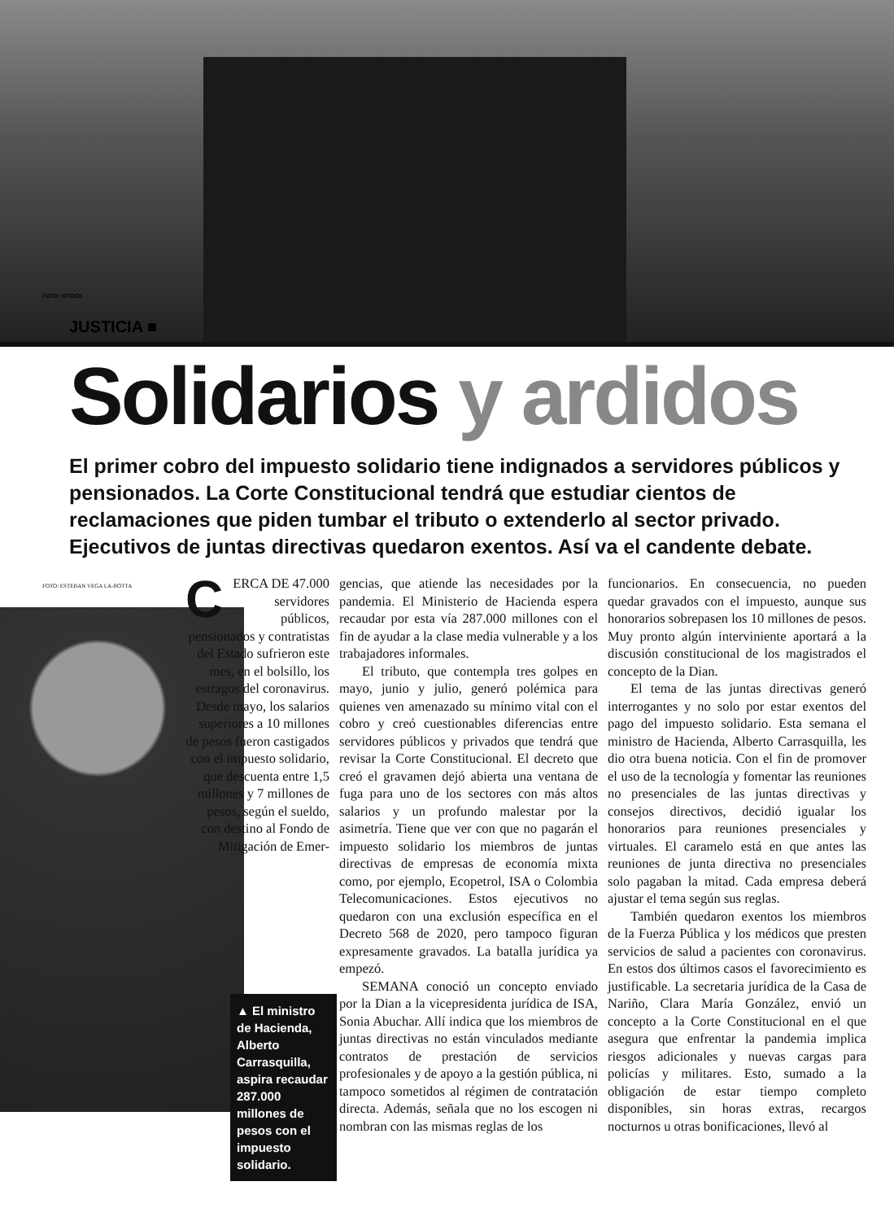FOTO: ISTOCK
JUSTICIA ■
Solidarios y ardidos
El primer cobro del impuesto solidario tiene indignados a servidores públicos y pensionados. La Corte Constitucional tendrá que estudiar cientos de reclamaciones que piden tumbar el tributo o extenderlo al sector privado. Ejecutivos de juntas directivas quedaron exentos. Así va el candente debate.
CERCA DE 47.000 servidores públicos, pensionados y contratistas del Estado sufrieron este mes, en el bolsillo, los estragos del coronavirus. Desde mayo, los salarios superiores a 10 millones de pesos fueron castigados con el impuesto solidario, que descuenta entre 1,5 millones y 7 millones de pesos, según el sueldo, con destino al Fondo de Mitigación de Emer-
▲ El ministro de Hacienda, Alberto Carrasquilla, aspira recaudar 287.000 millones de pesos con el impuesto solidario.
FOTO: ESTEBAN VEGA LA-ROTTA
gencias, que atiende las necesidades por la pandemia. El Ministerio de Hacienda espera recaudar por esta vía 287.000 millones con el fin de ayudar a la clase media vulnerable y a los trabajadores informales.
El tributo, que contempla tres golpes en mayo, junio y julio, generó polémica para quienes ven amenazado su mínimo vital con el cobro y creó cuestionables diferencias entre servidores públicos y privados que tendrá que revisar la Corte Constitucional. El decreto que creó el gravamen dejó abierta una ventana de fuga para uno de los sectores con más altos salarios y un profundo malestar por la asimetría. Tiene que ver con que no pagarán el impuesto solidario los miembros de juntas directivas de empresas de economía mixta como, por ejemplo, Ecopetrol, ISA o Colombia Telecomunicaciones. Estos ejecutivos no quedaron con una exclusión específica en el Decreto 568 de 2020, pero tampoco figuran expresamente gravados. La batalla jurídica ya empezó.
SEMANA conoció un concepto enviado por la Dian a la vicepresidenta jurídica de ISA, Sonia Abuchar. Allí indica que los miembros de juntas directivas no están vinculados mediante contratos de prestación de servicios profesionales y de apoyo a la gestión pública, ni tampoco sometidos al régimen de contratación directa. Además, señala que no los escogen ni nombran con las mismas reglas de los
funcionarios. En consecuencia, no pueden quedar gravados con el impuesto, aunque sus honorarios sobrepasen los 10 millones de pesos. Muy pronto algún interviniente aportará a la discusión constitucional de los magistrados el concepto de la Dian.
El tema de las juntas directivas generó interrogantes y no solo por estar exentos del pago del impuesto solidario. Esta semana el ministro de Hacienda, Alberto Carrasquilla, les dio otra buena noticia. Con el fin de promover el uso de la tecnología y fomentar las reuniones no presenciales de las juntas directivas y consejos directivos, decidió igualar los honorarios para reuniones presenciales y virtuales. El caramelo está en que antes las reuniones de junta directiva no presenciales solo pagaban la mitad. Cada empresa deberá ajustar el tema según sus reglas.
También quedaron exentos los miembros de la Fuerza Pública y los médicos que presten servicios de salud a pacientes con coronavirus. En estos dos últimos casos el favorecimiento es justificable. La secretaria jurídica de la Casa de Nariño, Clara María González, envió un concepto a la Corte Constitucional en el que asegura que enfrentar la pandemia implica riesgos adicionales y nuevas cargas para policías y militares. Esto, sumado a la obligación de estar tiempo completo disponibles, sin horas extras, recargos nocturnos u otras bonificaciones, llevó al